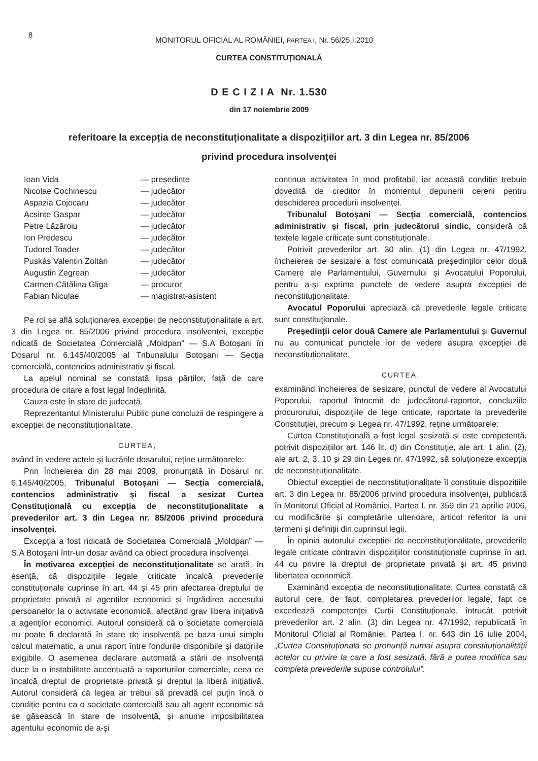8 MONITORUL OFICIAL AL ROMÂNIEI, PARTEA I, Nr. 56/25.I.2010
CURTEA CONSTITUȚIONALĂ
D E C I Z I A Nr. 1.530
din 17 noiembrie 2009
referitoare la excepția de neconstituționalitate a dispozițiilor art. 3 din Legea nr. 85/2006
privind procedura insolvenței
Ioan Vida — președinte Nicolae Cochinescu — judecător Aspazia Cojocaru — judecător Acsinte Gaspar — judecător Petre Lăzăroiu — judecător Ion Predescu — judecător Tudorel Toader — judecător Puskás Valentin Zoltán — judecător Augustin Zegrean — judecător Carmen-Cătălina Gliga — procuror Fabian Niculae — magistrat-asistent
Pe rol se află soluționarea excepției de neconstituționalitate a art. 3 din Legea nr. 85/2006 privind procedura insolvenței, excepție ridicată de Societatea Comercială „Moldpan” — S.A Botoșani în Dosarul nr. 6.145/40/2005 al Tribunalului Botoșani — Secția comercială, contencios administrativ și fiscal.
La apelul nominal se constată lipsa părților, față de care procedura de citare a fost legal îndeplinită.
Cauza este în stare de judecată.
Reprezentantul Ministerului Public pune concluzii de respingere a excepției de neconstituționalitate.
CURTEA,
având în vedere actele și lucrările dosarului, reține următoarele:
Prin Încheierea din 28 mai 2009, pronunțată în Dosarul nr. 6.145/40/2005, Tribunalul Botoșani — Secția comercială, contencios administrativ și fiscal a sesizat Curtea Constituțională cu excepția de neconstituționalitate a prevederilor art. 3 din Legea nr. 85/2006 privind procedura insolvenței.
Excepția a fost ridicată de Societatea Comercială „Moldpan” — S.A Botoșani într-un dosar având ca obiect procedura insolvenței.
În motivarea excepției de neconstituționalitate se arată, în esență, că dispozițiile legale criticate încalcă prevederile constituționale cuprinse în art. 44 și 45 prin afectarea dreptului de proprietate privată al agenților economici și îngrădirea accesului persoanelor la o activitate economică, afectând grav libera inițiativă a agenților economici. Autorul consideră că o societate comercială nu poate fi declarată în stare de insolvență pe baza unui simplu calcul matematic, a unui raport între fondurile disponibile și datoriile exigibile. O asemenea declarare automată a stării de insolvență duce la o instabilitate accentuată a raporturilor comerciale, ceea ce încalcă dreptul de proprietate privată și dreptul la liberă inițiativă. Autorul consideră că legea ar trebui să prevadă cel puțin încă o condiție pentru ca o societate comercială sau alt agent economic să se găsească în stare de insolvență, și anume imposibilitatea agentului economic de a-și
continua activitatea în mod profitabil, iar această condiție trebuie dovedită de creditor în momentul depunerii cererii pentru deschiderea procedurii insolvenței.
Tribunalul Botoșani — Secția comercială, contencios administrativ și fiscal, prin judecătorul sindic, consideră că textele legale criticate sunt constituționale.
Potrivit prevederilor art. 30 alin. (1) din Legea nr. 47/1992, încheierea de sesizare a fost comunicată președinților celor două Camere ale Parlamentului, Guvernului și Avocatului Poporului, pentru a-și exprima punctele de vedere asupra excepției de neconstituționalitate.
Avocatul Poporului apreciază că prevederile legale criticate sunt constituționale.
Președinții celor două Camere ale Parlamentului și Guvernul nu au comunicat punctele lor de vedere asupra excepției de neconstituționalitate.
CURTEA,
examinând încheierea de sesizare, punctul de vedere al Avocatului Poporului, raportul întocmit de judecătorul-raportor, concluziile procurorului, dispozițiile de lege criticate, raportate la prevederile Constituției, precum și Legea nr. 47/1992, reține următoarele:
Curtea Constituțională a fost legal sesizată și este competentă, potrivit dispozițiilor art. 146 lit. d) din Constituție, ale art. 1 alin. (2), ale art. 2, 3, 10 și 29 din Legea nr. 47/1992, să soluționeze excepția de neconstituționalitate.
Obiectul excepției de neconstituționalitate îl constituie dispozițiile art. 3 din Legea nr. 85/2006 privind procedura insolvenței, publicată în Monitorul Oficial al României, Partea I, nr. 359 din 21 aprilie 2006, cu modificările și completările ulterioare, articol referitor la unii termeni și definiții din cuprinsul legii.
În opinia autorului excepției de neconstituționalitate, prevederile legale criticate contravin dispozițiilor constituționale cuprinse în art. 44 cu privire la dreptul de proprietate privată și art. 45 privind libertatea economică.
Examinând excepția de neconstituționalitate, Curtea constată că autorul cere, de fapt, completarea prevederilor legale, fapt ce excedează competenței Curții Constituționale, întrucât, potrivit prevederilor art. 2 alin. (3) din Legea nr. 47/1992, republicată în Monitorul Oficial al României, Partea I, nr. 643 din 16 iulie 2004, „Curtea Constituțională se pronunță numai asupra constituționalității actelor cu privire la care a fost sesizată, fără a putea modifica sau completa prevederile supuse controlului”.